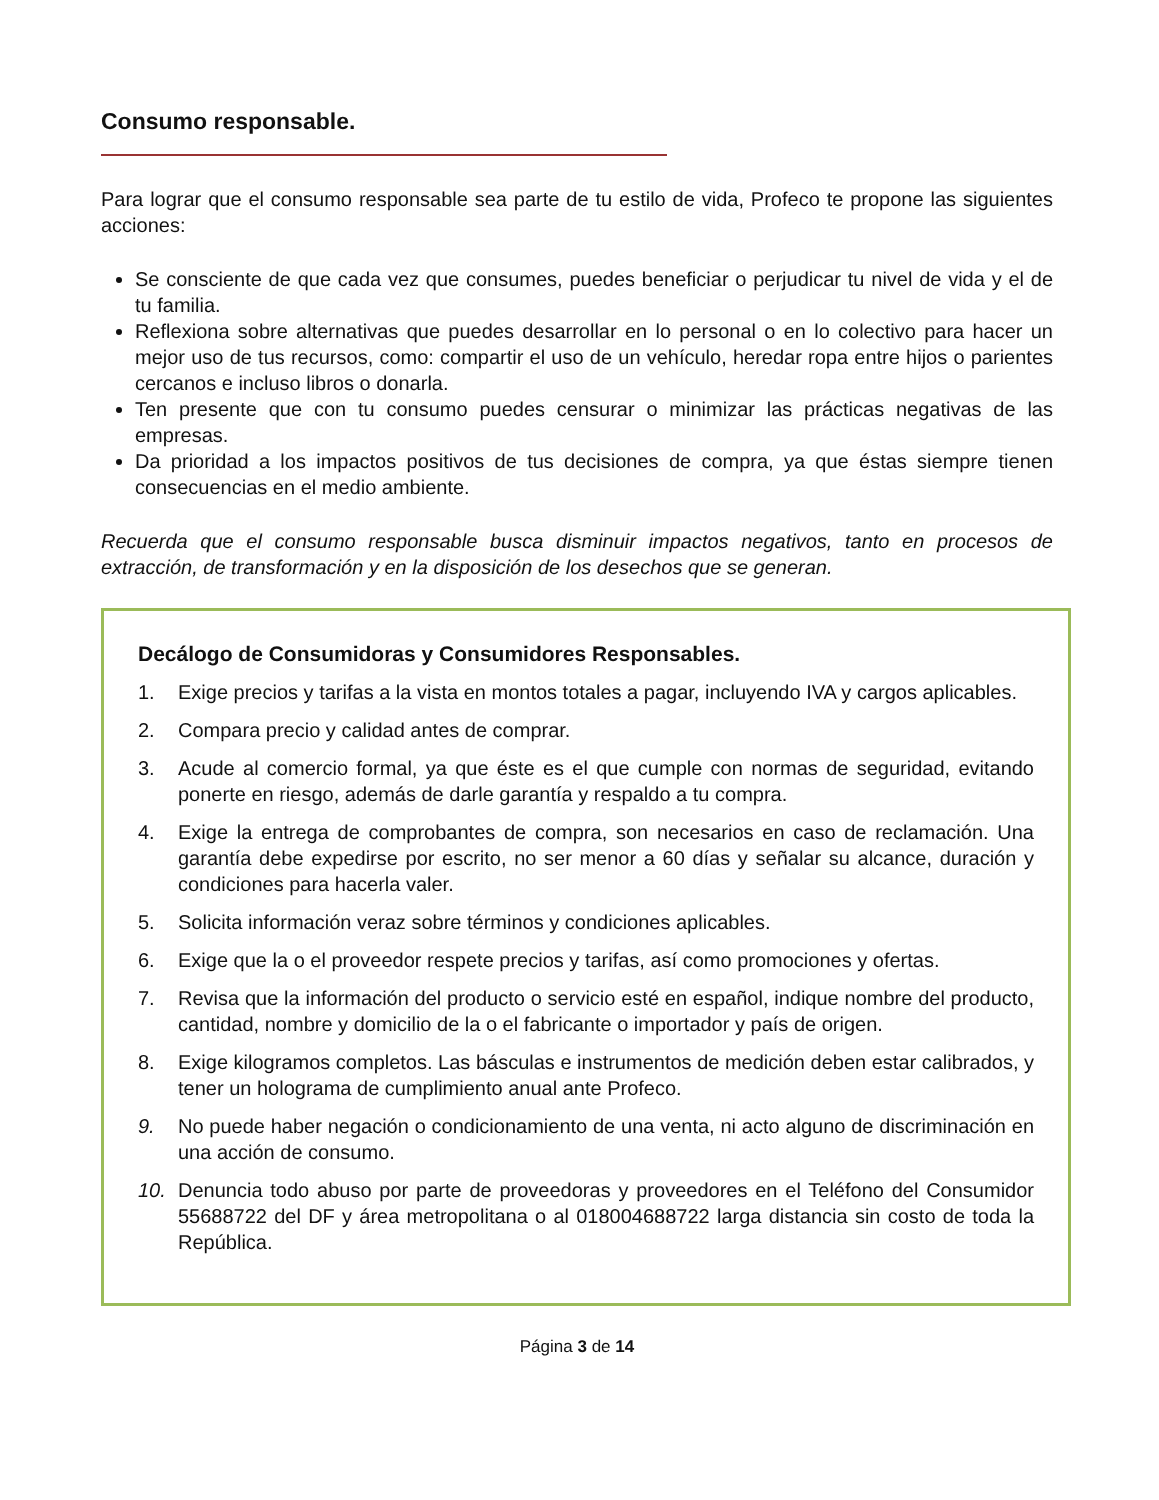Consumo responsable.
Para lograr que el consumo responsable sea parte de tu estilo de vida, Profeco te propone las siguientes acciones:
Se consciente de que cada vez que consumes, puedes beneficiar o perjudicar tu nivel de vida y el de tu familia.
Reflexiona sobre alternativas que puedes desarrollar en lo personal o en lo colectivo para hacer un mejor uso de tus recursos, como: compartir el uso de un vehículo, heredar ropa entre hijos o parientes cercanos e incluso libros o donarla.
Ten presente que con tu consumo puedes censurar o minimizar las prácticas negativas de las empresas.
Da prioridad a los impactos positivos de tus decisiones de compra, ya que éstas siempre tienen consecuencias en el medio ambiente.
Recuerda que el consumo responsable busca disminuir impactos negativos, tanto en procesos de extracción, de transformación y en la disposición de los desechos que se generan.
Decálogo de Consumidoras y Consumidores Responsables.
1. Exige precios y tarifas a la vista en montos totales a pagar, incluyendo IVA y cargos aplicables.
2. Compara precio y calidad antes de comprar.
3. Acude al comercio formal, ya que éste es el que cumple con normas de seguridad, evitando ponerte en riesgo, además de darle garantía y respaldo a tu compra.
4. Exige la entrega de comprobantes de compra, son necesarios en caso de reclamación. Una garantía debe expedirse por escrito, no ser menor a 60 días y señalar su alcance, duración y condiciones para hacerla valer.
5. Solicita información veraz sobre términos y condiciones aplicables.
6. Exige que la o el proveedor respete precios y tarifas, así como promociones y ofertas.
7. Revisa que la información del producto o servicio esté en español, indique nombre del producto, cantidad, nombre y domicilio de la o el fabricante o importador y país de origen.
8. Exige kilogramos completos. Las básculas e instrumentos de medición deben estar calibrados, y tener un holograma de cumplimiento anual ante Profeco.
9. No puede haber negación o condicionamiento de una venta, ni acto alguno de discriminación en una acción de consumo.
10. Denuncia todo abuso por parte de proveedoras y proveedores en el Teléfono del Consumidor 55688722 del DF y área metropolitana o al 018004688722 larga distancia sin costo de toda la República.
Página 3 de 14